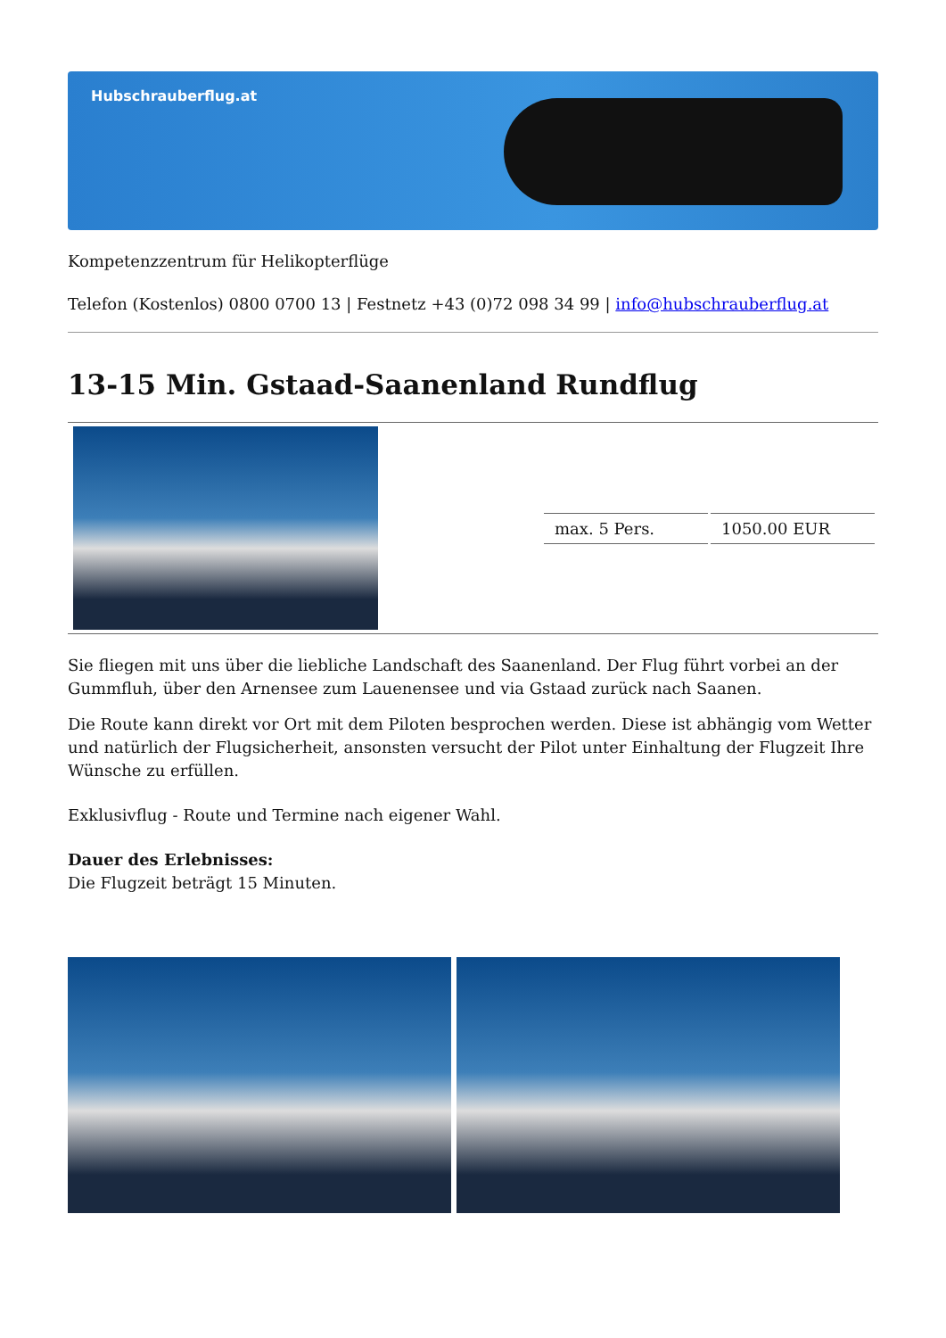Hubschrauberflug.at
Kompetenzzentrum für Helikopterflüge
Telefon (Kostenlos) 0800 0700 13 | Festnetz +43 (0)72 098 34 99 | info@hubschrauberflug.at
13-15 Min. Gstaad-Saanenland Rundflug
| | / max. 5 Pers. / 1050.00 EUR / |
Sie fliegen mit uns über die liebliche Landschaft des Saanenland. Der Flug führt vorbei an der Gummfluh, über den Arnensee zum Lauenensee und via Gstaad zurück nach Saanen.
Die Route kann direkt vor Ort mit dem Piloten besprochen werden. Diese ist abhängig vom Wetter und natürlich der Flugsicherheit, ansonsten versucht der Pilot unter Einhaltung der Flugzeit Ihre Wünsche zu erfüllen.
Exklusivflug - Route und Termine nach eigener Wahl.
Dauer des Erlebnisses:
Die Flugzeit beträgt 15 Minuten.